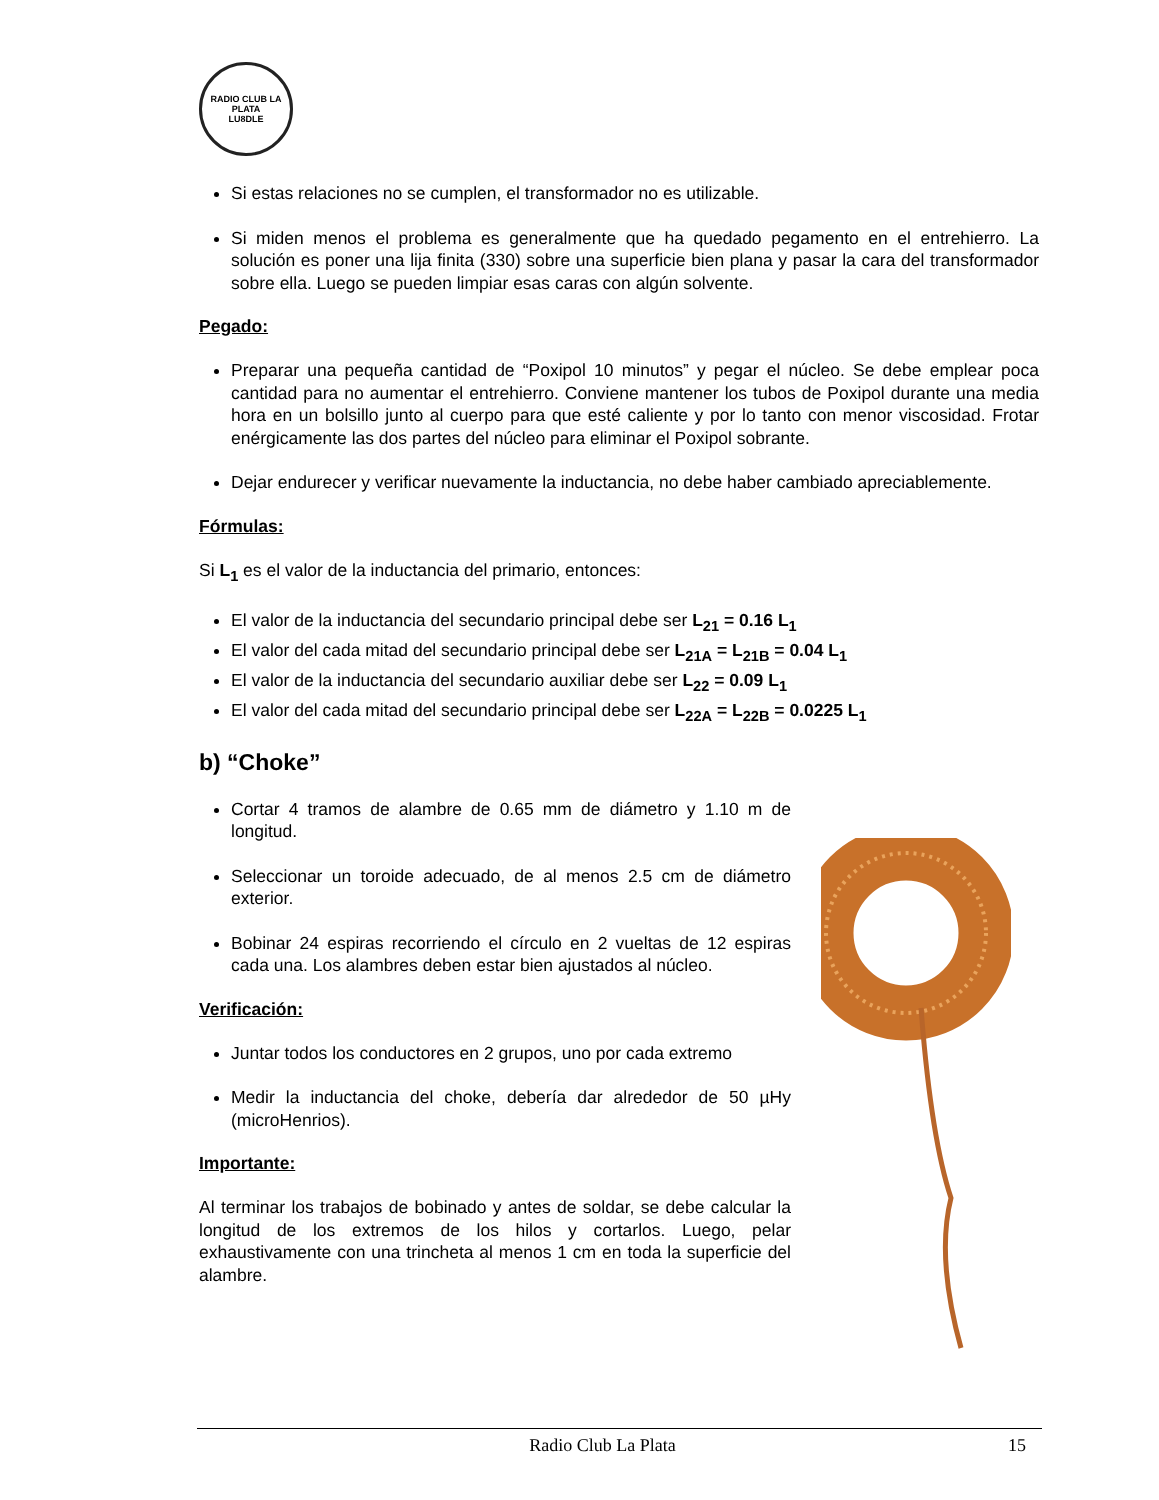RADIO CLUB LA PLATA
LU8DLE
Si estas relaciones no se cumplen, el transformador no es utilizable.
Si miden menos el problema es generalmente que ha quedado pegamento en el entrehierro. La solución es poner una lija finita (330) sobre una superficie bien plana y pasar la cara del transformador sobre ella. Luego se pueden limpiar esas caras con algún solvente.
Pegado:
Preparar una pequeña cantidad de “Poxipol 10 minutos” y pegar el núcleo. Se debe emplear poca cantidad para no aumentar el entrehierro. Conviene mantener los tubos de Poxipol durante una media hora en un bolsillo junto al cuerpo para que esté caliente y por lo tanto con menor viscosidad. Frotar enérgicamente las dos partes del núcleo para eliminar el Poxipol sobrante.
Dejar endurecer y verificar nuevamente la inductancia, no debe haber cambiado apreciablemente.
Fórmulas:
Si L<sub>1</sub> es el valor de la inductancia del primario, entonces:
El valor de la inductancia del secundario principal debe ser L<sub>21</sub> = 0.16 L<sub>1</sub>
El valor del cada mitad del secundario principal debe ser L<sub>21A</sub> = L<sub>21B</sub> = 0.04 L<sub>1</sub>
El valor de la inductancia del secundario auxiliar debe ser L<sub>22</sub> = 0.09 L<sub>1</sub>
El valor del cada mitad del secundario principal debe ser L<sub>22A</sub> = L<sub>22B</sub> = 0.0225 L<sub>1</sub>
b) “Choke”
Cortar 4 tramos de alambre de 0.65 mm de diámetro y 1.10 m de longitud.
Seleccionar un toroide adecuado, de al menos 2.5 cm de diámetro exterior.
Bobinar 24 espiras recorriendo el círculo en 2 vueltas de 12 espiras cada una. Los alambres deben estar bien ajustados al núcleo.
Verificación:
Juntar todos los conductores en 2 grupos, uno por cada extremo
Medir la inductancia del choke, debería dar alrededor de 50 µHy (microHenrios).
Importante:
Al terminar los trabajos de bobinado y antes de soldar, se debe calcular la longitud de los extremos de los hilos y cortarlos. Luego, pelar exhaustivamente con una trincheta al menos 1 cm en toda la superficie del alambre.
Radio Club La Plata 15